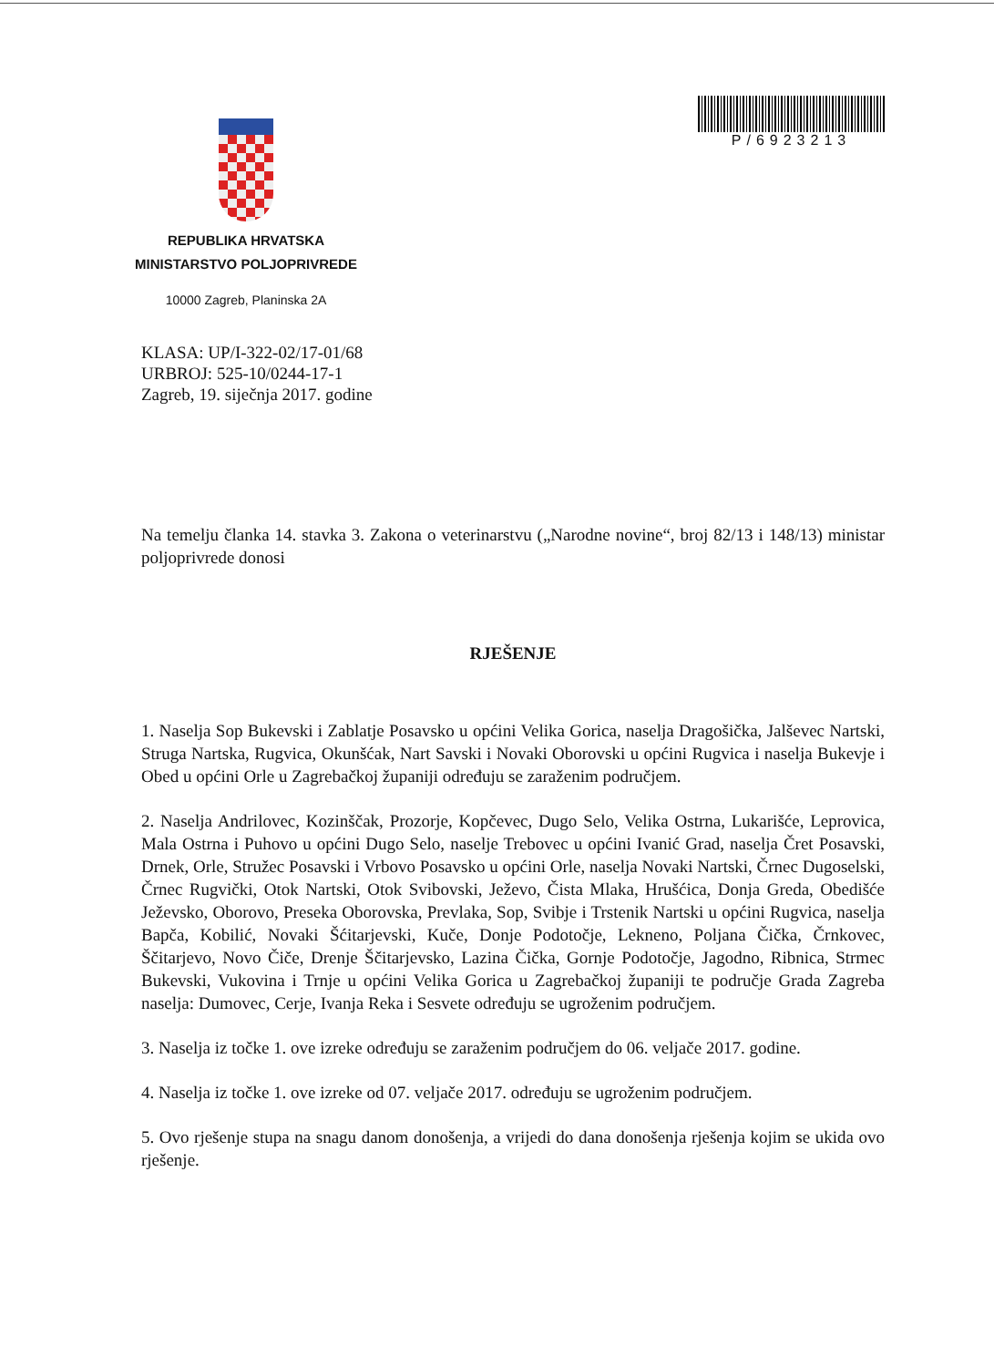REPUBLIKA HRVATSKA
MINISTARSTVO POLJOPRIVREDE
10000 Zagreb, Planinska 2A
P/6923213
KLASA: UP/I-322-02/17-01/68
URBROJ: 525-10/0244-17-1
Zagreb, 19. siječnja 2017. godine
Na temelju članka 14. stavka 3. Zakona o veterinarstvu („Narodne novine“, broj 82/13 i 148/13) ministar poljoprivrede donosi
RJEŠENJE
1. Naselja Sop Bukevski i Zablatje Posavsko u općini Velika Gorica, naselja Dragošička, Jalševec Nartski, Struga Nartska, Rugvica, Okunšćak, Nart Savski i Novaki Oborovski u općini Rugvica i naselja Bukevje i Obed u općini Orle u Zagrebačkoj županiji određuju se zaraženim područjem.
2. Naselja Andrilovec, Kozinščak, Prozorje, Kopčevec, Dugo Selo, Velika Ostrna, Lukarišće, Leprovica, Mala Ostrna i Puhovo u općini Dugo Selo, naselje Trebovec u općini Ivanić Grad, naselja Čret Posavski, Drnek, Orle, Stružec Posavski i Vrbovo Posavsko u općini Orle, naselja Novaki Nartski, Črnec Dugoselski, Črnec Rugvički, Otok Nartski, Otok Svibovski, Ježevo, Čista Mlaka, Hrušćica, Donja Greda, Obedišće Ježevsko, Oborovo, Preseka Oborovska, Prevlaka, Sop, Svibje i Trstenik Nartski u općini Rugvica, naselja Bapča, Kobilić, Novaki Šćitarjevski, Kuče, Donje Podotočje, Lekneno, Poljana Čička, Črnkovec, Ščitarjevo, Novo Čiče, Drenje Ščitarjevsko, Lazina Čička, Gornje Podotočje, Jagodno, Ribnica, Strmec Bukevski, Vukovina i Trnje u općini Velika Gorica u Zagrebačkoj županiji te područje Grada Zagreba naselja: Dumovec, Cerje, Ivanja Reka i Sesvete određuju se ugroženim područjem.
3. Naselja iz točke 1. ove izreke određuju se zaraženim područjem do 06. veljače 2017. godine.
4. Naselja iz točke 1. ove izreke od 07. veljače 2017. određuju se ugroženim područjem.
5. Ovo rješenje stupa na snagu danom donošenja, a vrijedi do dana donošenja rješenja kojim se ukida ovo rješenje.